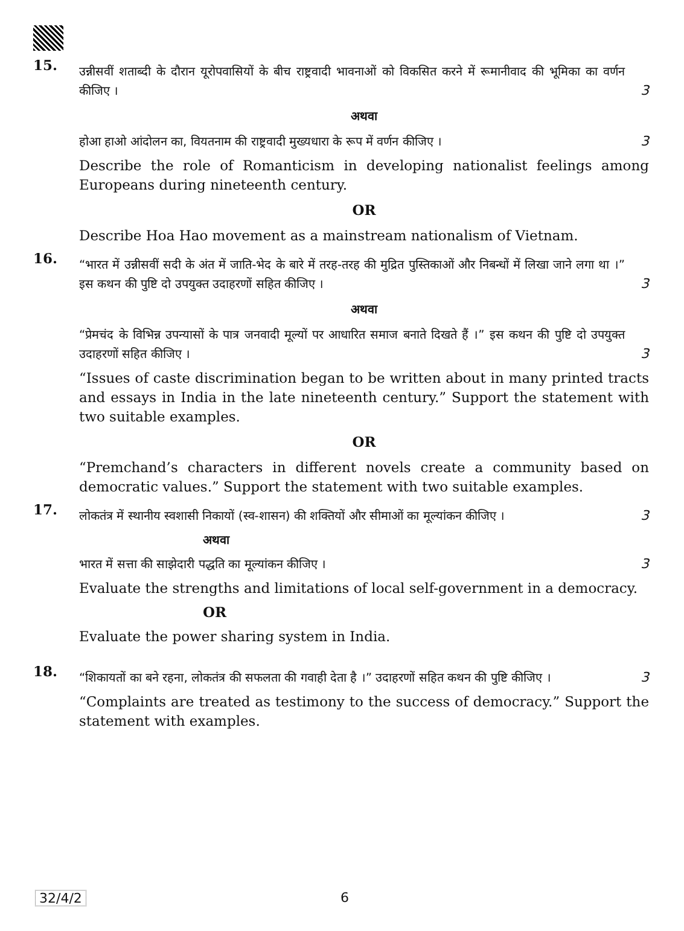15.
उन्नीसवीं शताब्दी के दौरान यूरोपवासियों के बीच राष्ट्रवादी भावनाओं को विकसित करने में रूमानीवाद की भूमिका का वर्णन कीजिए ।
3
अथवा
होआ हाओ आंदोलन का, वियतनाम की राष्ट्रवादी मुख्यधारा के रूप में वर्णन कीजिए ।
3
Describe the role of Romanticism in developing nationalist feelings among Europeans during nineteenth century.
OR
Describe Hoa Hao movement as a mainstream nationalism of Vietnam.
16.
“भारत में उन्नीसवीं सदी के अंत में जाति-भेद के बारे में तरह-तरह की मुद्रित पुस्तिकाओं और निबन्धों में लिखा जाने लगा था ।” इस कथन की पुष्टि दो उपयुक्त उदाहरणों सहित कीजिए ।
3
अथवा
“प्रेमचंद के विभिन्न उपन्यासों के पात्र जनवादी मूल्यों पर आधारित समाज बनाते दिखते हैं ।” इस कथन की पुष्टि दो उपयुक्त उदाहरणों सहित कीजिए ।
3
“Issues of caste discrimination began to be written about in many printed tracts and essays in India in the late nineteenth century.” Support the statement with two suitable examples.
OR
“Premchand’s characters in different novels create a community based on democratic values.” Support the statement with two suitable examples.
17.
लोकतंत्र में स्थानीय स्वशासी निकायों (स्व-शासन) की शक्तियों और सीमाओं का मूल्यांकन कीजिए ।
3
अथवा
भारत में सत्ता की साझेदारी पद्धति का मूल्यांकन कीजिए ।
3
Evaluate the strengths and limitations of local self-government in a democracy.
OR
Evaluate the power sharing system in India.
18.
“शिकायतों का बने रहना, लोकतंत्र की सफलता की गवाही देता है ।” उदाहरणों सहित कथन की पुष्टि कीजिए ।
3
“Complaints are treated as testimony to the success of democracy.” Support the statement with examples.
32/4/2 6